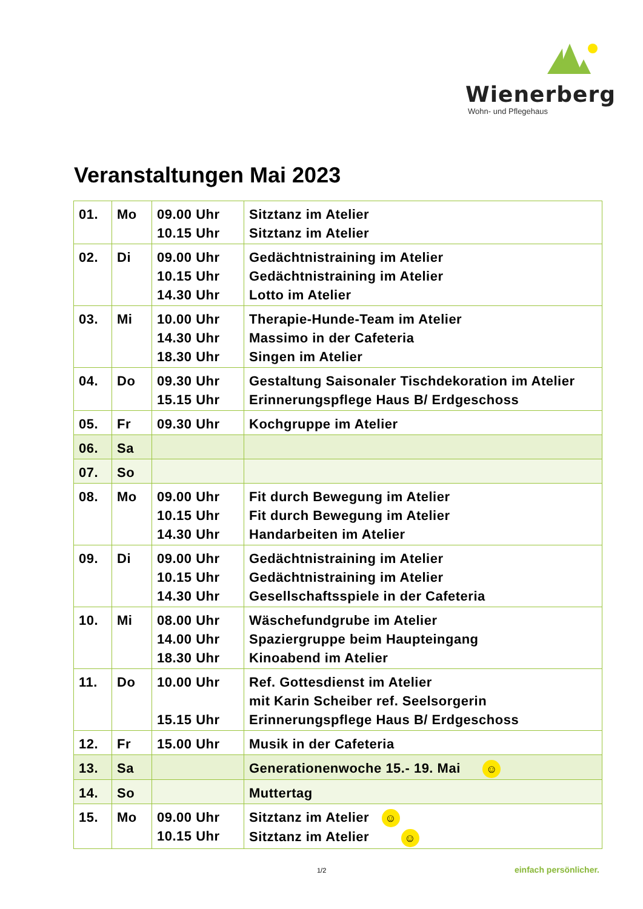Wienerberg
Wohn- und Pflegehaus
Veranstaltungen Mai 2023
| 01. | Mo | 09.00 Uhr 10.15 Uhr | Sitztanz im Atelier Sitztanz im Atelier |
| 02. | Di | 09.00 Uhr 10.15 Uhr 14.30 Uhr | Gedächtnistraining im Atelier Gedächtnistraining im Atelier Lotto im Atelier |
| 03. | Mi | 10.00 Uhr 14.30 Uhr 18.30 Uhr | Therapie-Hunde-Team im Atelier Massimo in der Cafeteria Singen im Atelier |
| 04. | Do | 09.30 Uhr 15.15 Uhr | Gestaltung Saisonaler Tischdekoration im Atelier Erinnerungspflege Haus B/ Erdgeschoss |
| 05. | Fr | 09.30 Uhr | Kochgruppe im Atelier |
| 06. | Sa | | |
| 07. | So | | |
| 08. | Mo | 09.00 Uhr 10.15 Uhr 14.30 Uhr | Fit durch Bewegung im Atelier Fit durch Bewegung im Atelier Handarbeiten im Atelier |
| 09. | Di | 09.00 Uhr 10.15 Uhr 14.30 Uhr | Gedächtnistraining im Atelier Gedächtnistraining im Atelier Gesellschaftsspiele in der Cafeteria |
| 10. | Mi | 08.00 Uhr 14.00 Uhr 18.30 Uhr | Wäschefundgrube im Atelier Spaziergruppe beim Haupteingang Kinoabend im Atelier |
| 11. | Do | 10.00 Uhr 15.15 Uhr | Ref. Gottesdienst im Atelier mit Karin Scheiber ref. Seelsorgerin Erinnerungspflege Haus B/ Erdgeschoss |
| 12. | Fr | 15.00 Uhr | Musik in der Cafeteria |
| 13. | Sa | | Generationenwoche 15.- 19. Mai ☺ |
| 14. | So | | Muttertag |
| 15. | Mo | 09.00 Uhr 10.15 Uhr | Sitztanz im Atelier ☺ Sitztanz im Atelier ☺ |
1/2 einfach persönlicher.